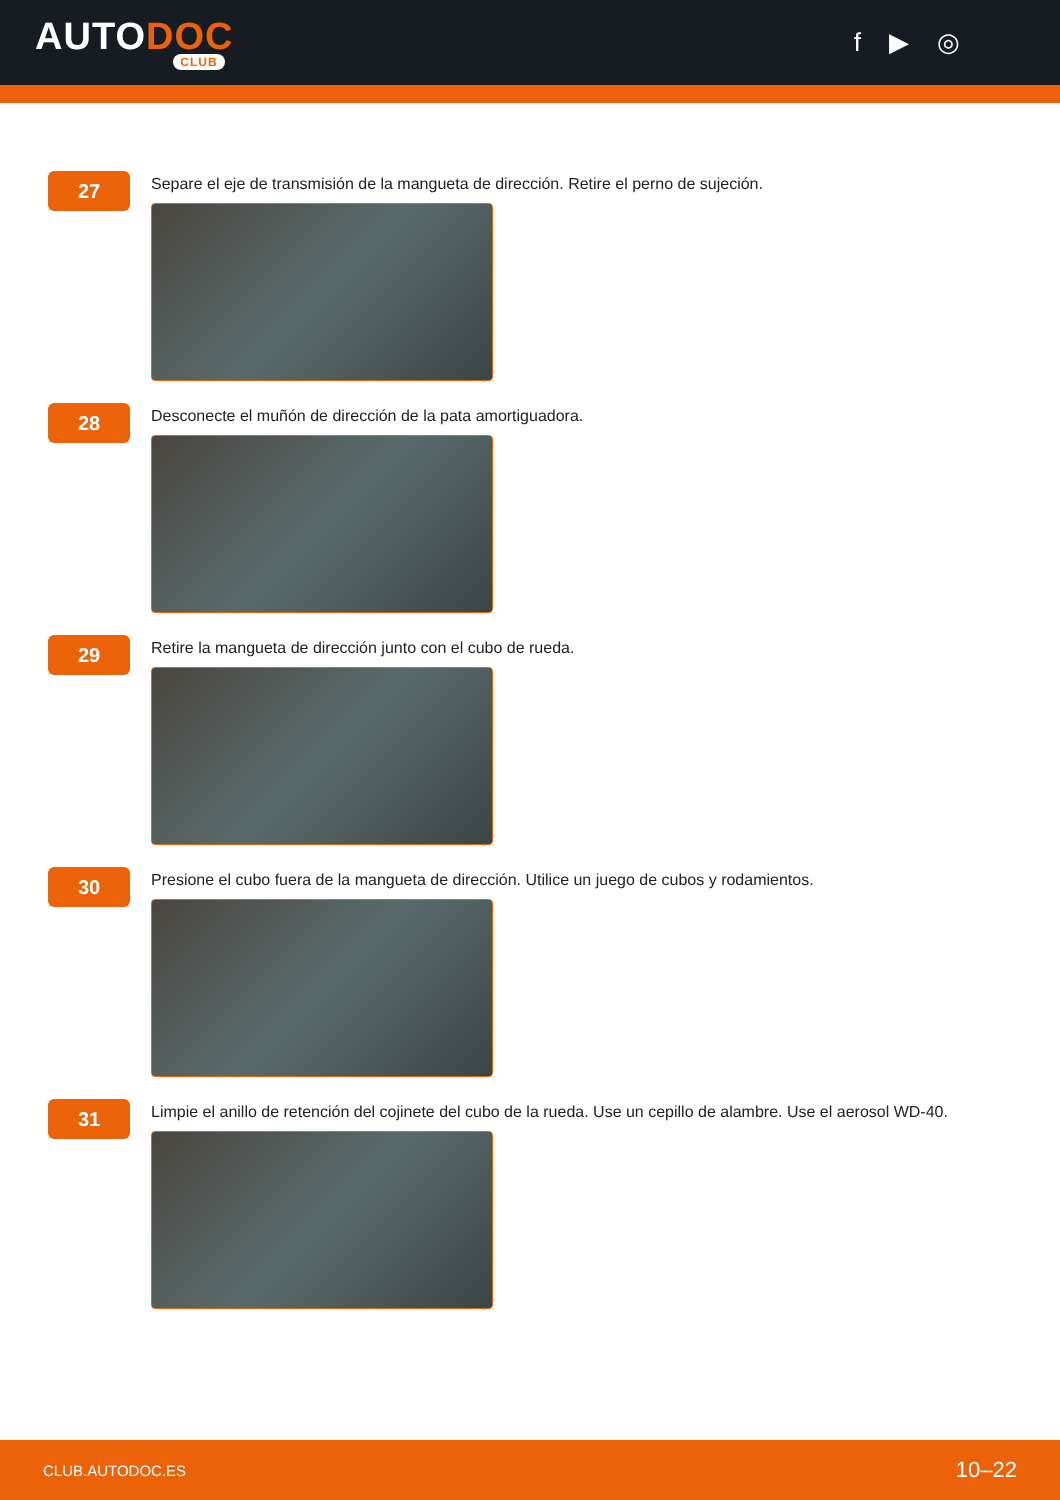AUTODOC
CLUB
f ▶ ◎
27
Separe el eje de transmisión de la mangueta de dirección. Retire el perno de sujeción.
28
Desconecte el muñón de dirección de la pata amortiguadora.
29
Retire la mangueta de dirección junto con el cubo de rueda.
30
Presione el cubo fuera de la mangueta de dirección. Utilice un juego de cubos y rodamientos.
31
Limpie el anillo de retención del cojinete del cubo de la rueda. Use un cepillo de alambre. Use el aerosol WD-40.
CLUB.AUTODOC.ES 10–22